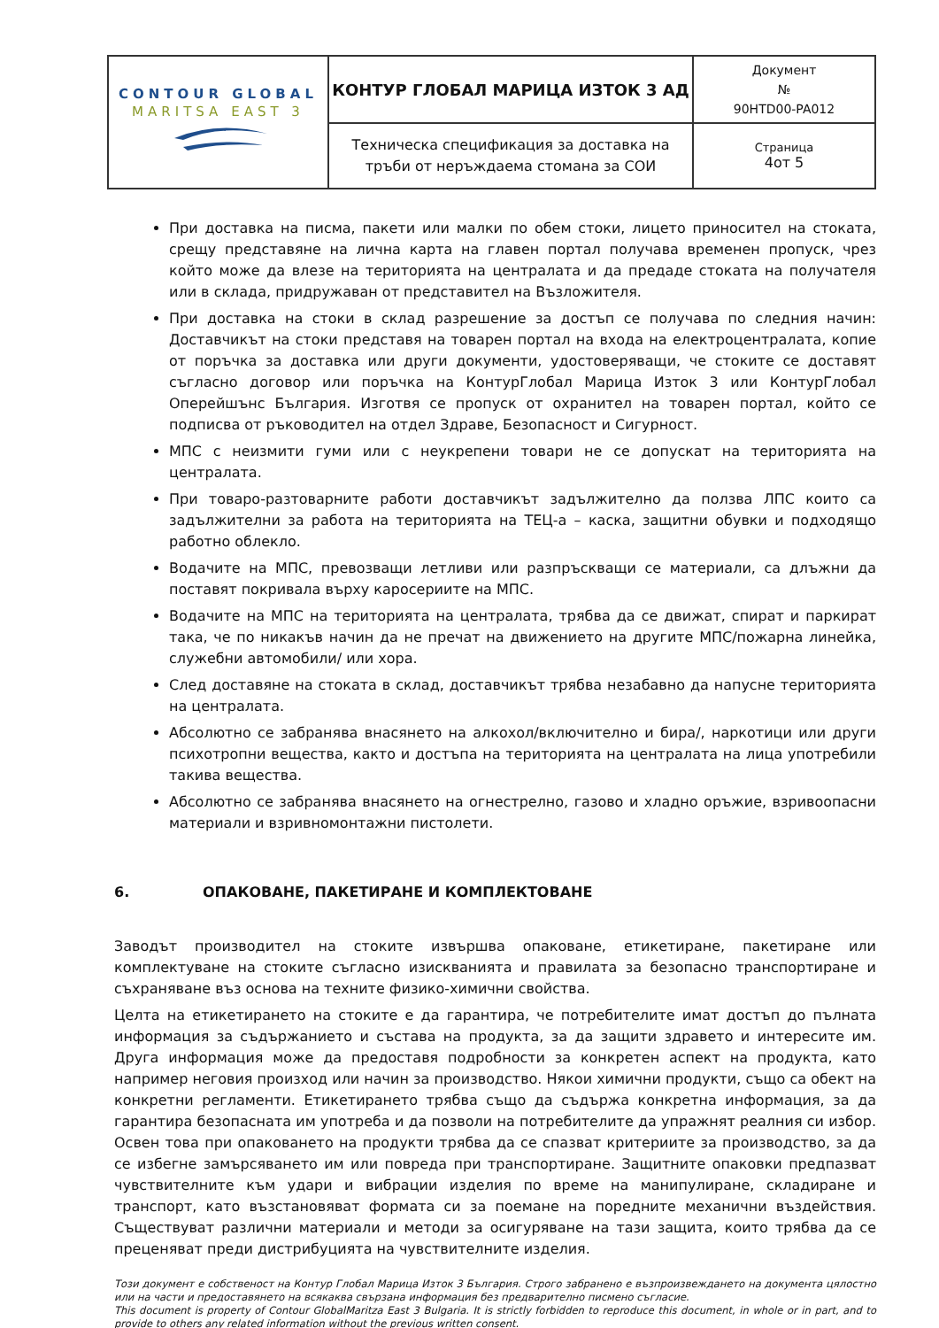| CONTOUR GLOBAL MARITSA EAST 3 | КОНТУР ГЛОБАЛ МАРИЦА ИЗТОК 3 АД | Документ № 90HTD00-PA012 |
| | Техническа спецификация за доставка на тръби от неръждаема стомана за СОИ | Страница 4от 5 |
При доставка на писма, пакети или малки по обем стоки, лицето приносител на стоката, срещу представяне на лична карта на главен портал получава временен пропуск, чрез който може да влезе на територията на централата и да предаде стоката на получателя или в склада, придружаван от представител на Възложителя.
При доставка на стоки в склад разрешение за достъп се получава по следния начин: Доставчикът на стоки представя на товарен портал на входа на електроцентралата, копие от поръчка за доставка или други документи, удостоверяващи, че стоките се доставят съгласно договор или поръчка на КонтурГлобал Марица Изток 3 или КонтурГлобал Оперейшънс България. Изготвя се пропуск от охранител на товарен портал, който се подписва от ръководител на отдел Здраве, Безопасност и Сигурност.
МПС с неизмити гуми или с неукрепени товари не се допускат на територията на централата.
При товаро-разтоварните работи доставчикът задължително да ползва ЛПС които са задължителни за работа на територията на ТЕЦ-а – каска, защитни обувки и подходящо работно облекло.
Водачите на МПС, превозващи летливи или разпръскващи се материали, са длъжни да поставят покривала върху каросериите на МПС.
Водачите на МПС на територията на централата, трябва да се движат, спират и паркират така, че по никакъв начин да не пречат на движението на другите МПС/пожарна линейка, служебни автомобили/ или хора.
След доставяне на стоката в склад, доставчикът трябва незабавно да напусне територията на централата.
Абсолютно се забранява внасянето на алкохол/включително и бира/, наркотици или други психотропни вещества, както и достъпа на територията на централата на лица употребили такива вещества.
Абсолютно се забранява внасянето на огнестрелно, газово и хладно оръжие, взривоопасни материали и взривномонтажни пистолети.
6. ОПАКОВАНЕ, ПАКЕТИРАНЕ И КОМПЛЕКТОВАНЕ
Заводът производител на стоките извършва опаковане, етикетиране, пакетиране или комплектуване на стоките съгласно изискванията и правилата за безопасно транспортиране и съхраняване въз основа на техните физико-химични свойства.
Целта на етикетирането на стоките е да гарантира, че потребителите имат достъп до пълната информация за съдържанието и състава на продукта, за да защити здравето и интересите им. Друга информация може да предоставя подробности за конкретен аспект на продукта, като например неговия произход или начин за производство. Някои химични продукти, също са обект на конкретни регламенти. Етикетирането трябва също да съдържа конкретна информация, за да гарантира безопасната им употреба и да позволи на потребителите да упражнят реалния си избор. Освен това при опаковането на продукти трябва да се спазват критериите за производство, за да се избегне замърсяването им или повреда при транспортиране. Защитните опаковки предпазват чувствителните към удари и вибрации изделия по време на манипулиране, складиране и транспорт, като възстановяват формата си за поемане на поредните механични въздействия. Съществуват различни материали и методи за осигуряване на тази защита, които трябва да се преценяват преди дистрибуцията на чувствителните изделия.
Този документ е собственост на Контур Глобал Марица Изток 3 България. Строго забранено е възпроизвеждането на документа цялостно или на части и предоставянето на всякаква свързана информация без предварително писмено съгласие.
This document is property of Contour GlobalMaritza East 3 Bulgaria. It is strictly forbidden to reproduce this document, in whole or in part, and to provide to others any related information without the previous written consent.